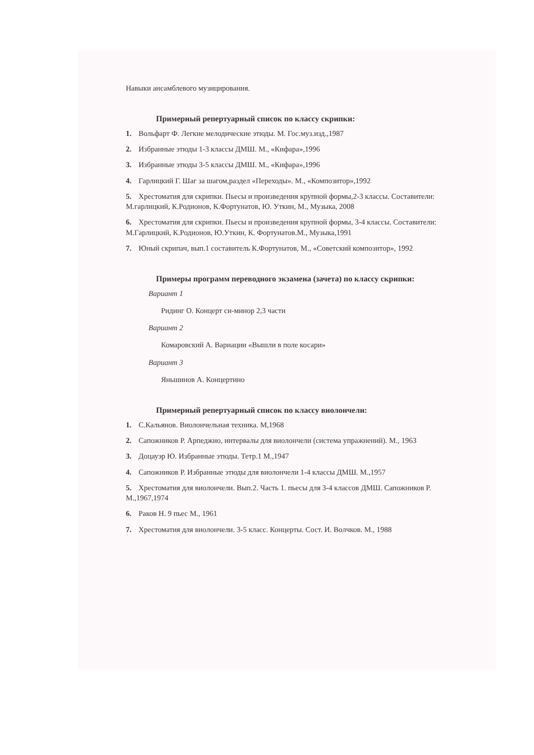Навыки ансамблевого музицирования.
Примерный репертуарный список по классу скрипки:
1. Вольфарт Ф. Легкие мелодические этюды. М. Гос.муз.изд.,1987
2. Избранные этюды 1-3 классы ДМШ. М., «Кифара»,1996
3. Избранные этюды 3-5 классы ДМШ. М., «Кифара»,1996
4. Гарлицкий Г. Шаг за шагом,раздел «Переходы». М., «Композитор»,1992
5. Хрестоматия для скрипки. Пьесы и произведения крупной формы,2-3 классы. Составители: М.гарлицкий, К.Родионов, К.Фортунатов, Ю. Уткин, М., Музыка, 2008
6. Хрестоматия для скрипки. Пьесы и произведения крупной формы, 3-4 классы. Составители: М.Гарлицкий, К.Родионов, Ю.Уткин, К. Фортунатов.М., Музыка,1991
7. Юный скрипач, вып.1 составитель К.Фортунатов, М., «Советский композитор», 1992
Примеры программ переводного экзамена (зачета) по классу скрипки:
Вариант 1
Ридинг О. Концерт си-минор 2,3 части
Вариант 2
Комаровский А. Вариации «Вышли в поле косари»
Вариант 3
Яньшинов А. Концертино
Примерный репертуарный список по классу виолончели:
1. С.Кальянов. Виолончельная техника. М,1968
2. Сапожников Р. Арпеджио, интервалы для виолончели (система упражнений). М., 1963
3. Доцауэр Ю. Избранные этюды. Тетр.1 М.,1947
4. Сапожников Р. Избранные этюды для виолончели 1-4 классы ДМШ. М.,1957
5. Хрестоматия для виолончели. Вып.2. Часть 1. пьесы для 3-4 классов ДМШ. Сапожников Р. М.,1967,1974
6. Раков Н. 9 пьес М., 1961
7. Хрестоматия для виолончели. 3-5 класс. Концерты. Сост. И. Волчков. М., 1988